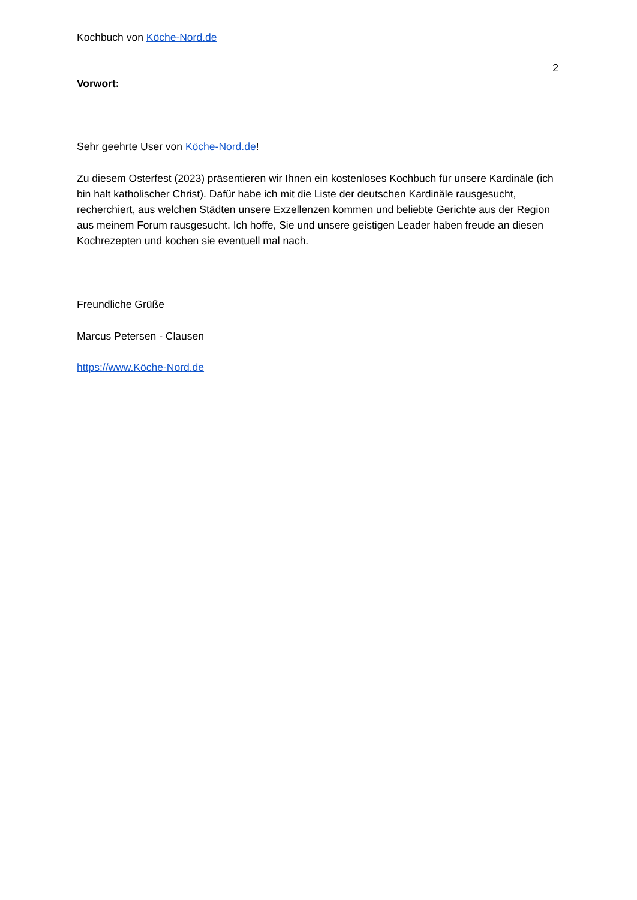Kochbuch von Köche-Nord.de
2
Vorwort:
Sehr geehrte User von Köche-Nord.de!
Zu diesem Osterfest (2023) präsentieren wir Ihnen ein kostenloses Kochbuch für unsere Kardinäle (ich bin halt katholischer Christ). Dafür habe ich mit die Liste der deutschen Kardinäle rausgesucht, recherchiert, aus welchen Städten unsere Exzellenzen kommen und beliebte Gerichte aus der Region aus meinem Forum rausgesucht. Ich hoffe, Sie und unsere geistigen Leader haben freude an diesen Kochrezepten und kochen sie eventuell mal nach.
Freundliche Grüße
Marcus Petersen - Clausen
https://www.Köche-Nord.de